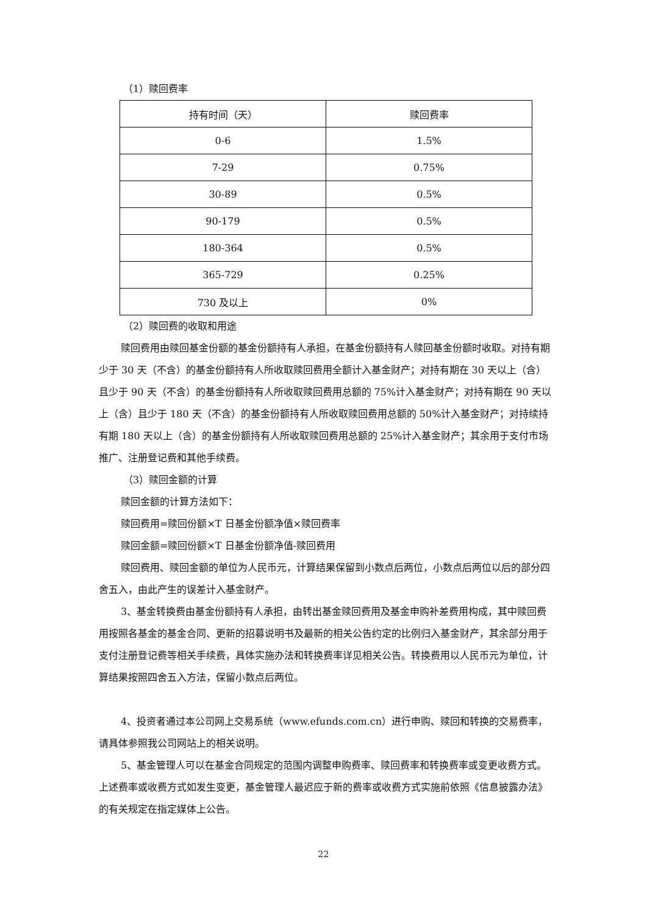（1）赎回费率
| 持有时间（天） | 赎回费率 |
| 0-6 | 1.5% |
| 7-29 | 0.75% |
| 30-89 | 0.5% |
| 90-179 | 0.5% |
| 180-364 | 0.5% |
| 365-729 | 0.25% |
| 730 及以上 | 0% |
（2）赎回费的收取和用途
赎回费用由赎回基金份额的基金份额持有人承担，在基金份额持有人赎回基金份额时收取。对持有期少于 30 天（不含）的基金份额持有人所收取赎回费用全额计入基金财产；对持有期在 30 天以上（含）且少于 90 天（不含）的基金份额持有人所收取赎回费用总额的 75%计入基金财产；对持有期在 90 天以上（含）且少于 180 天（不含）的基金份额持有人所收取赎回费用总额的 50%计入基金财产；对持续持有期 180 天以上（含）的基金份额持有人所收取赎回费用总额的 25%计入基金财产；其余用于支付市场推广、注册登记费和其他手续费。
（3）赎回金额的计算
赎回金额的计算方法如下：
赎回费用=赎回份额×T 日基金份额净值×赎回费率
赎回金额=赎回份额×T 日基金份额净值-赎回费用
赎回费用、赎回金额的单位为人民币元，计算结果保留到小数点后两位，小数点后两位以后的部分四舍五入，由此产生的误差计入基金财产。
3、基金转换费由基金份额持有人承担，由转出基金赎回费用及基金申购补差费用构成，其中赎回费用按照各基金的基金合同、更新的招募说明书及最新的相关公告约定的比例归入基金财产，其余部分用于支付注册登记费等相关手续费，具体实施办法和转换费率详见相关公告。转换费用以人民币元为单位，计算结果按照四舍五入方法，保留小数点后两位。
4、投资者通过本公司网上交易系统（www.efunds.com.cn）进行申购、赎回和转换的交易费率，请具体参照我公司网站上的相关说明。
5、基金管理人可以在基金合同规定的范围内调整申购费率、赎回费率和转换费率或变更收费方式。上述费率或收费方式如发生变更，基金管理人最迟应于新的费率或收费方式实施前依照《信息披露办法》的有关规定在指定媒体上公告。
22